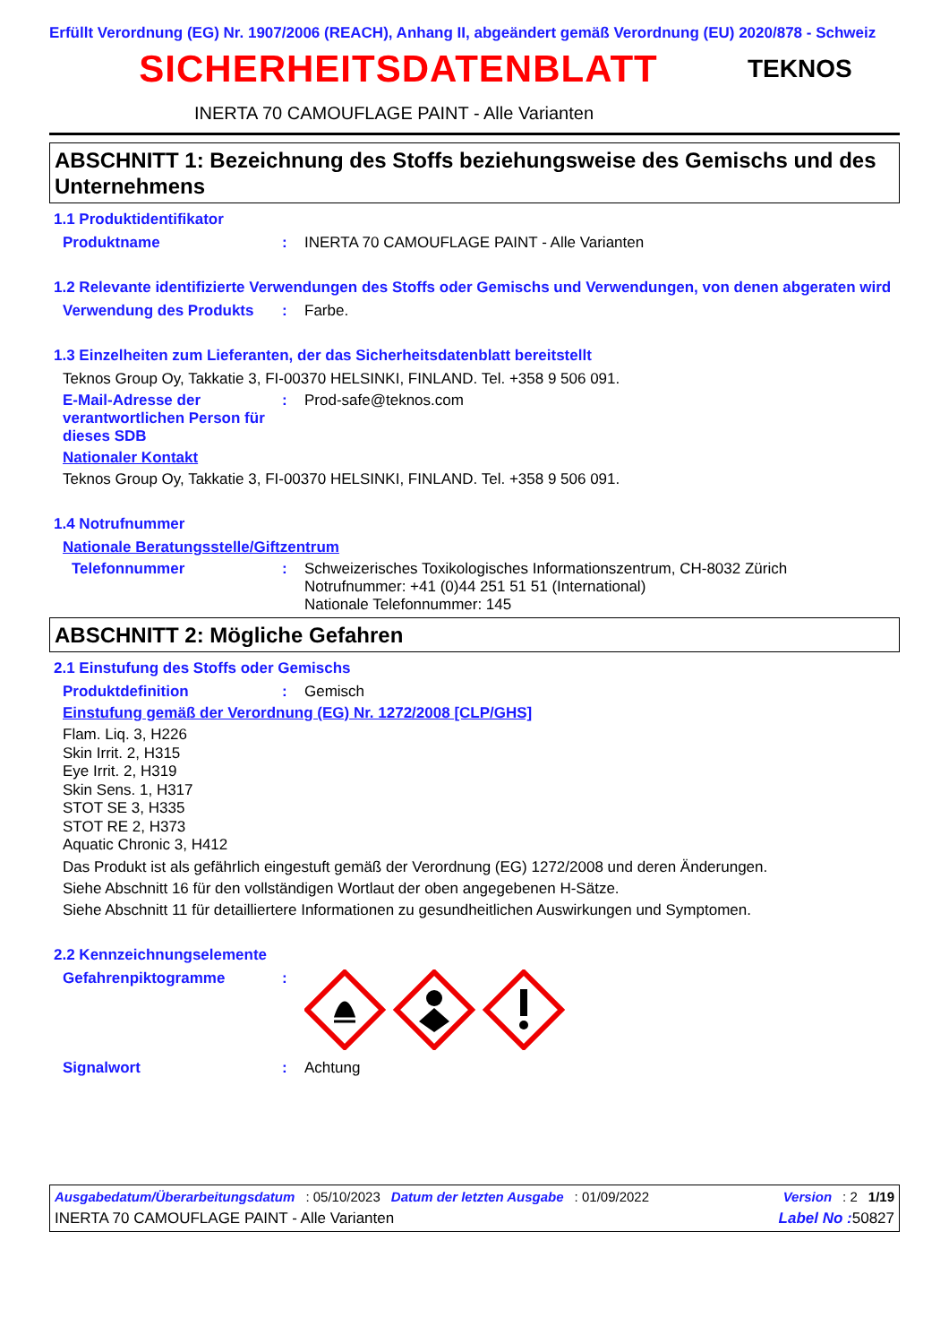Erfüllt Verordnung (EG) Nr. 1907/2006 (REACH), Anhang II, abgeändert gemäß Verordnung (EU) 2020/878 - Schweiz
SICHERHEITSDATENBLATT
TEKNOS
INERTA 70 CAMOUFLAGE PAINT - Alle Varianten
ABSCHNITT 1: Bezeichnung des Stoffs beziehungsweise des Gemischs und des Unternehmens
1.1 Produktidentifikator
Produktname: INERTA 70 CAMOUFLAGE PAINT - Alle Varianten
1.2 Relevante identifizierte Verwendungen des Stoffs oder Gemischs und Verwendungen, von denen abgeraten wird
Verwendung des Produkts: Farbe.
1.3 Einzelheiten zum Lieferanten, der das Sicherheitsdatenblatt bereitstellt
Teknos Group Oy, Takkatie 3, FI-00370 HELSINKI, FINLAND. Tel. +358 9 506 091.
E-Mail-Adresse der verantwortlichen Person für dieses SDB: Prod-safe@teknos.com
Nationaler Kontakt
Teknos Group Oy, Takkatie 3, FI-00370 HELSINKI, FINLAND. Tel. +358 9 506 091.
1.4 Notrufnummer
Nationale Beratungsstelle/Giftzentrum
Telefonnummer: Schweizerisches Toxikologisches Informationszentrum, CH-8032 Zürich
Notrufnummer: +41 (0)44 251 51 51 (International)
Nationale Telefonnummer: 145
ABSCHNITT 2: Mögliche Gefahren
2.1 Einstufung des Stoffs oder Gemischs
Produktdefinition: Gemisch
Einstufung gemäß der Verordnung (EG) Nr. 1272/2008 [CLP/GHS]
Flam. Liq. 3, H226
Skin Irrit. 2, H315
Eye Irrit. 2, H319
Skin Sens. 1, H317
STOT SE 3, H335
STOT RE 2, H373
Aquatic Chronic 3, H412
Das Produkt ist als gefährlich eingestuft gemäß der Verordnung (EG) 1272/2008 und deren Änderungen.
Siehe Abschnitt 16 für den vollständigen Wortlaut der oben angegebenen H-Sätze.
Siehe Abschnitt 11 für detailliertere Informationen zu gesundheitlichen Auswirkungen und Symptomen.
2.2 Kennzeichnungselemente
Gefahrenpiktogramme:
Signalwort: Achtung
Ausgabedatum/Überarbeitungsdatum: 05/10/2023 Datum der letzten Ausgabe: 01/09/2022 Version: 2 1/19
INERTA 70 CAMOUFLAGE PAINT - Alle Varianten Label No : 50827